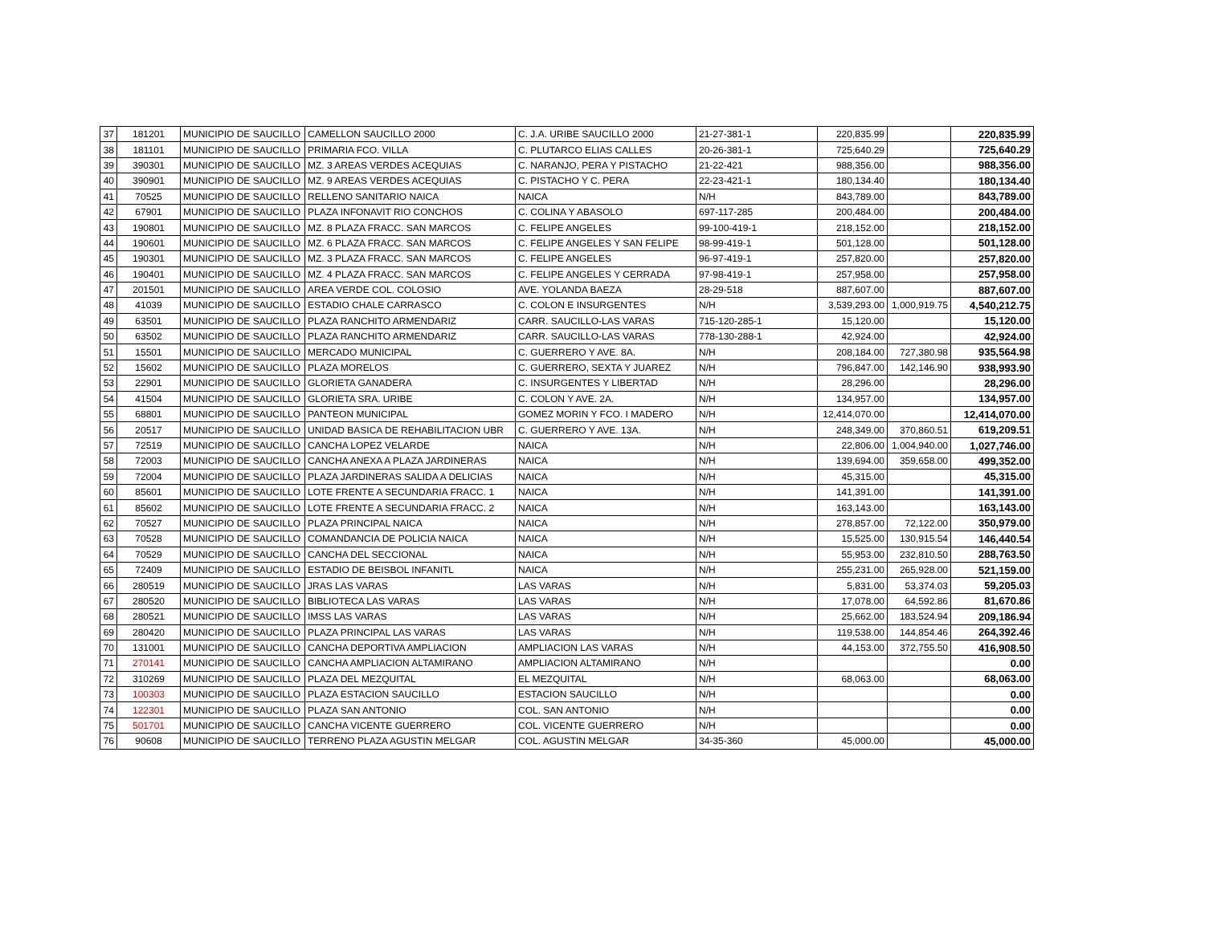| 37 | 181201 | MUNICIPIO DE SAUCILLO | CAMELLON SAUCILLO 2000 | C. J.A. URIBE SAUCILLO 2000 | 21-27-381-1 | 220,835.99 | | 220,835.99 |
| 38 | 181101 | MUNICIPIO DE SAUCILLO | PRIMARIA FCO. VILLA | C. PLUTARCO ELIAS CALLES | 20-26-381-1 | 725,640.29 | | 725,640.29 |
| 39 | 390301 | MUNICIPIO DE SAUCILLO | MZ. 3 AREAS VERDES ACEQUIAS | C. NARANJO, PERA Y PISTACHO | 21-22-421 | 988,356.00 | | 988,356.00 |
| 40 | 390901 | MUNICIPIO DE SAUCILLO | MZ. 9 AREAS VERDES ACEQUIAS | C. PISTACHO Y C. PERA | 22-23-421-1 | 180,134.40 | | 180,134.40 |
| 41 | 70525 | MUNICIPIO DE SAUCILLO | RELLENO SANITARIO NAICA | NAICA | N/H | 843,789.00 | | 843,789.00 |
| 42 | 67901 | MUNICIPIO DE SAUCILLO | PLAZA INFONAVIT RIO CONCHOS | C. COLINA Y ABASOLO | 697-117-285 | 200,484.00 | | 200,484.00 |
| 43 | 190801 | MUNICIPIO DE SAUCILLO | MZ. 8 PLAZA FRACC. SAN MARCOS | C. FELIPE ANGELES | 99-100-419-1 | 218,152.00 | | 218,152.00 |
| 44 | 190601 | MUNICIPIO DE SAUCILLO | MZ. 6 PLAZA FRACC. SAN MARCOS | C. FELIPE ANGELES Y SAN FELIPE | 98-99-419-1 | 501,128.00 | | 501,128.00 |
| 45 | 190301 | MUNICIPIO DE SAUCILLO | MZ. 3 PLAZA FRACC. SAN MARCOS | C. FELIPE ANGELES | 96-97-419-1 | 257,820.00 | | 257,820.00 |
| 46 | 190401 | MUNICIPIO DE SAUCILLO | MZ. 4 PLAZA FRACC. SAN MARCOS | C. FELIPE ANGELES Y CERRADA | 97-98-419-1 | 257,958.00 | | 257,958.00 |
| 47 | 201501 | MUNICIPIO DE SAUCILLO | AREA VERDE COL. COLOSIO | AVE. YOLANDA BAEZA | 28-29-518 | 887,607.00 | | 887,607.00 |
| 48 | 41039 | MUNICIPIO DE SAUCILLO | ESTADIO CHALE CARRASCO | C. COLON E INSURGENTES | N/H | 3,539,293.00 | 1,000,919.75 | 4,540,212.75 |
| 49 | 63501 | MUNICIPIO DE SAUCILLO | PLAZA RANCHITO ARMENDARIZ | CARR. SAUCILLO-LAS VARAS | 715-120-285-1 | 15,120.00 | | 15,120.00 |
| 50 | 63502 | MUNICIPIO DE SAUCILLO | PLAZA RANCHITO ARMENDARIZ | CARR. SAUCILLO-LAS VARAS | 778-130-288-1 | 42,924.00 | | 42,924.00 |
| 51 | 15501 | MUNICIPIO DE SAUCILLO | MERCADO MUNICIPAL | C. GUERRERO Y AVE. 8A. | N/H | 208,184.00 | 727,380.98 | 935,564.98 |
| 52 | 15602 | MUNICIPIO DE SAUCILLO | PLAZA MORELOS | C. GUERRERO, SEXTA Y JUAREZ | N/H | 796,847.00 | 142,146.90 | 938,993.90 |
| 53 | 22901 | MUNICIPIO DE SAUCILLO | GLORIETA GANADERA | C. INSURGENTES Y LIBERTAD | N/H | 28,296.00 | | 28,296.00 |
| 54 | 41504 | MUNICIPIO DE SAUCILLO | GLORIETA SRA. URIBE | C. COLON Y AVE. 2A. | N/H | 134,957.00 | | 134,957.00 |
| 55 | 68801 | MUNICIPIO DE SAUCILLO | PANTEON MUNICIPAL | GOMEZ MORIN Y FCO. I MADERO | N/H | 12,414,070.00 | | 12,414,070.00 |
| 56 | 20517 | MUNICIPIO DE SAUCILLO | UNIDAD BASICA DE REHABILITACION UBR | C. GUERRERO Y AVE. 13A. | N/H | 248,349.00 | 370,860.51 | 619,209.51 |
| 57 | 72519 | MUNICIPIO DE SAUCILLO | CANCHA LOPEZ VELARDE | NAICA | N/H | 22,806.00 | 1,004,940.00 | 1,027,746.00 |
| 58 | 72003 | MUNICIPIO DE SAUCILLO | CANCHA ANEXA A PLAZA JARDINERAS | NAICA | N/H | 139,694.00 | 359,658.00 | 499,352.00 |
| 59 | 72004 | MUNICIPIO DE SAUCILLO | PLAZA JARDINERAS SALIDA A DELICIAS | NAICA | N/H | 45,315.00 | | 45,315.00 |
| 60 | 85601 | MUNICIPIO DE SAUCILLO | LOTE FRENTE A SECUNDARIA FRACC. 1 | NAICA | N/H | 141,391.00 | | 141,391.00 |
| 61 | 85602 | MUNICIPIO DE SAUCILLO | LOTE FRENTE A SECUNDARIA FRACC. 2 | NAICA | N/H | 163,143.00 | | 163,143.00 |
| 62 | 70527 | MUNICIPIO DE SAUCILLO | PLAZA PRINCIPAL NAICA | NAICA | N/H | 278,857.00 | 72,122.00 | 350,979.00 |
| 63 | 70528 | MUNICIPIO DE SAUCILLO | COMANDANCIA DE POLICIA NAICA | NAICA | N/H | 15,525.00 | 130,915.54 | 146,440.54 |
| 64 | 70529 | MUNICIPIO DE SAUCILLO | CANCHA DEL SECCIONAL | NAICA | N/H | 55,953.00 | 232,810.50 | 288,763.50 |
| 65 | 72409 | MUNICIPIO DE SAUCILLO | ESTADIO DE BEISBOL INFANITL | NAICA | N/H | 255,231.00 | 265,928.00 | 521,159.00 |
| 66 | 280519 | MUNICIPIO DE SAUCILLO | JRAS LAS VARAS | LAS VARAS | N/H | 5,831.00 | 53,374.03 | 59,205.03 |
| 67 | 280520 | MUNICIPIO DE SAUCILLO | BIBLIOTECA LAS VARAS | LAS VARAS | N/H | 17,078.00 | 64,592.86 | 81,670.86 |
| 68 | 280521 | MUNICIPIO DE SAUCILLO | IMSS LAS VARAS | LAS VARAS | N/H | 25,662.00 | 183,524.94 | 209,186.94 |
| 69 | 280420 | MUNICIPIO DE SAUCILLO | PLAZA PRINCIPAL LAS VARAS | LAS VARAS | N/H | 119,538.00 | 144,854.46 | 264,392.46 |
| 70 | 131001 | MUNICIPIO DE SAUCILLO | CANCHA DEPORTIVA AMPLIACION | AMPLIACION LAS VARAS | N/H | 44,153.00 | 372,755.50 | 416,908.50 |
| 71 | 270141 | MUNICIPIO DE SAUCILLO | CANCHA AMPLIACION ALTAMIRANO | AMPLIACION ALTAMIRANO | N/H | | | 0.00 |
| 72 | 310269 | MUNICIPIO DE SAUCILLO | PLAZA DEL MEZQUITAL | EL MEZQUITAL | N/H | 68,063.00 | | 68,063.00 |
| 73 | 100303 | MUNICIPIO DE SAUCILLO | PLAZA ESTACION SAUCILLO | ESTACION SAUCILLO | N/H | | | 0.00 |
| 74 | 122301 | MUNICIPIO DE SAUCILLO | PLAZA SAN ANTONIO | COL. SAN ANTONIO | N/H | | | 0.00 |
| 75 | 501701 | MUNICIPIO DE SAUCILLO | CANCHA VICENTE GUERRERO | COL. VICENTE GUERRERO | N/H | | | 0.00 |
| 76 | 90608 | MUNICIPIO DE SAUCILLO | TERRENO PLAZA AGUSTIN MELGAR | COL. AGUSTIN MELGAR | 34-35-360 | 45,000.00 | | 45,000.00 |